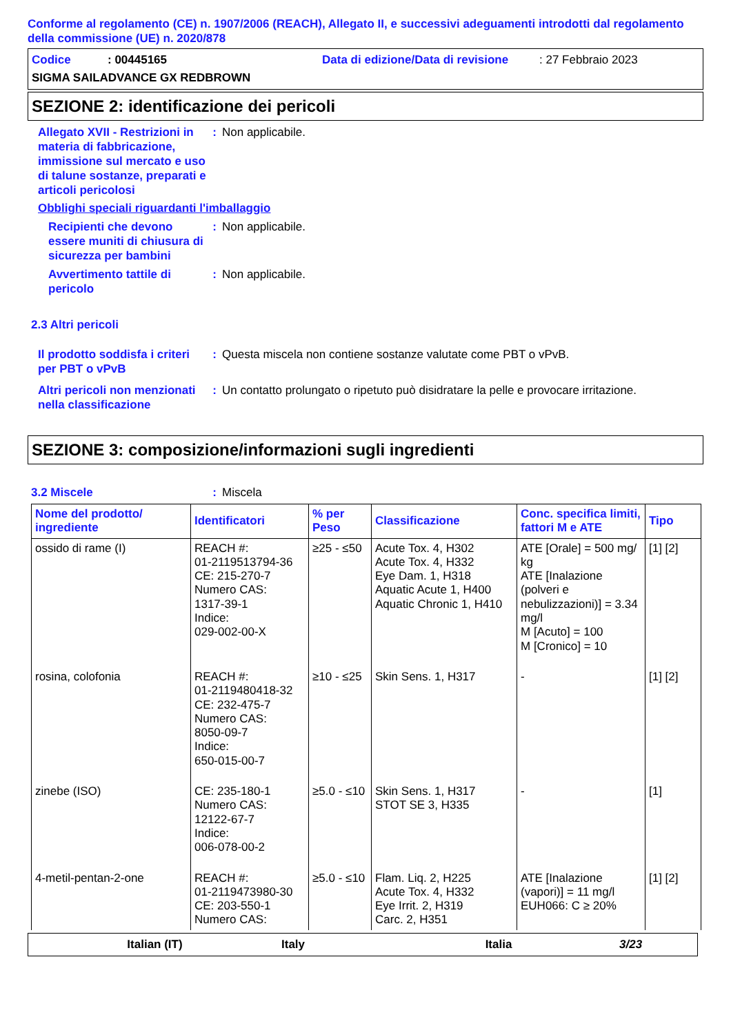Conforme al regolamento (CE) n. 1907/2006 (REACH), Allegato II, e successivi adeguamenti introdotti dal regolamento della commissione (UE) n. 2020/878
Codice: 00445165 Data di edizione/Data di revisione: 27 Febbraio 2023
SIGMA SAILADVANCE GX REDBROWN
SEZIONE 2: identificazione dei pericoli
Allegato XVII - Restrizioni in materia di fabbricazione, immissione sul mercato e uso di talune sostanze, preparati e articoli pericolosi
: Non applicabile.
Obblighi speciali riguardanti l'imballaggio
Recipienti che devono essere muniti di chiusura di sicurezza per bambini
: Non applicabile.
Avvertimento tattile di pericolo
: Non applicabile.
2.3 Altri pericoli
Il prodotto soddisfa i criteri per PBT o vPvB
: Questa miscela non contiene sostanze valutate come PBT o vPvB.
Altri pericoli non menzionati nella classificazione
: Un contatto prolungato o ripetuto può disidratare la pelle e provocare irritazione.
SEZIONE 3: composizione/informazioni sugli ingredienti
3.2 Miscele : Miscela
| Nome del prodotto/ ingrediente | Identificatori | % per Peso | Classificazione | Conc. specifica limiti, fattori M e ATE | Tipo |
| --- | --- | --- | --- | --- | --- |
| ossido di rame (I) | REACH #: 01-2119513794-36 CE: 215-270-7 Numero CAS: 1317-39-1 Indice: 029-002-00-X | ≥25 - ≤50 | Acute Tox. 4, H302 Acute Tox. 4, H332 Eye Dam. 1, H318 Aquatic Acute 1, H400 Aquatic Chronic 1, H410 | ATE [Orale] = 500 mg/ kg ATE [Inalazione (polveri e nebulizzazioni)] = 3.34 mg/l M [Acuto] = 100 M [Cronico] = 10 | [1] [2] |
| rosina, colofonia | REACH #: 01-2119480418-32 CE: 232-475-7 Numero CAS: 8050-09-7 Indice: 650-015-00-7 | ≥10 - ≤25 | Skin Sens. 1, H317 | - | [1] [2] |
| zinebe (ISO) | CE: 235-180-1 Numero CAS: 12122-67-7 Indice: 006-078-00-2 | ≥5.0 - ≤10 | Skin Sens. 1, H317 STOT SE 3, H335 | - | [1] |
| 4-metil-pentan-2-one | REACH #: 01-2119473980-30 CE: 203-550-1 Numero CAS: | ≥5.0 - ≤10 | Flam. Liq. 2, H225 Acute Tox. 4, H332 Eye Irrit. 2, H319 Carc. 2, H351 | ATE [Inalazione (vapori)] = 11 mg/l EUH066: C ≥ 20% | [1] [2] |
Italian (IT) Italy Italia 3/23